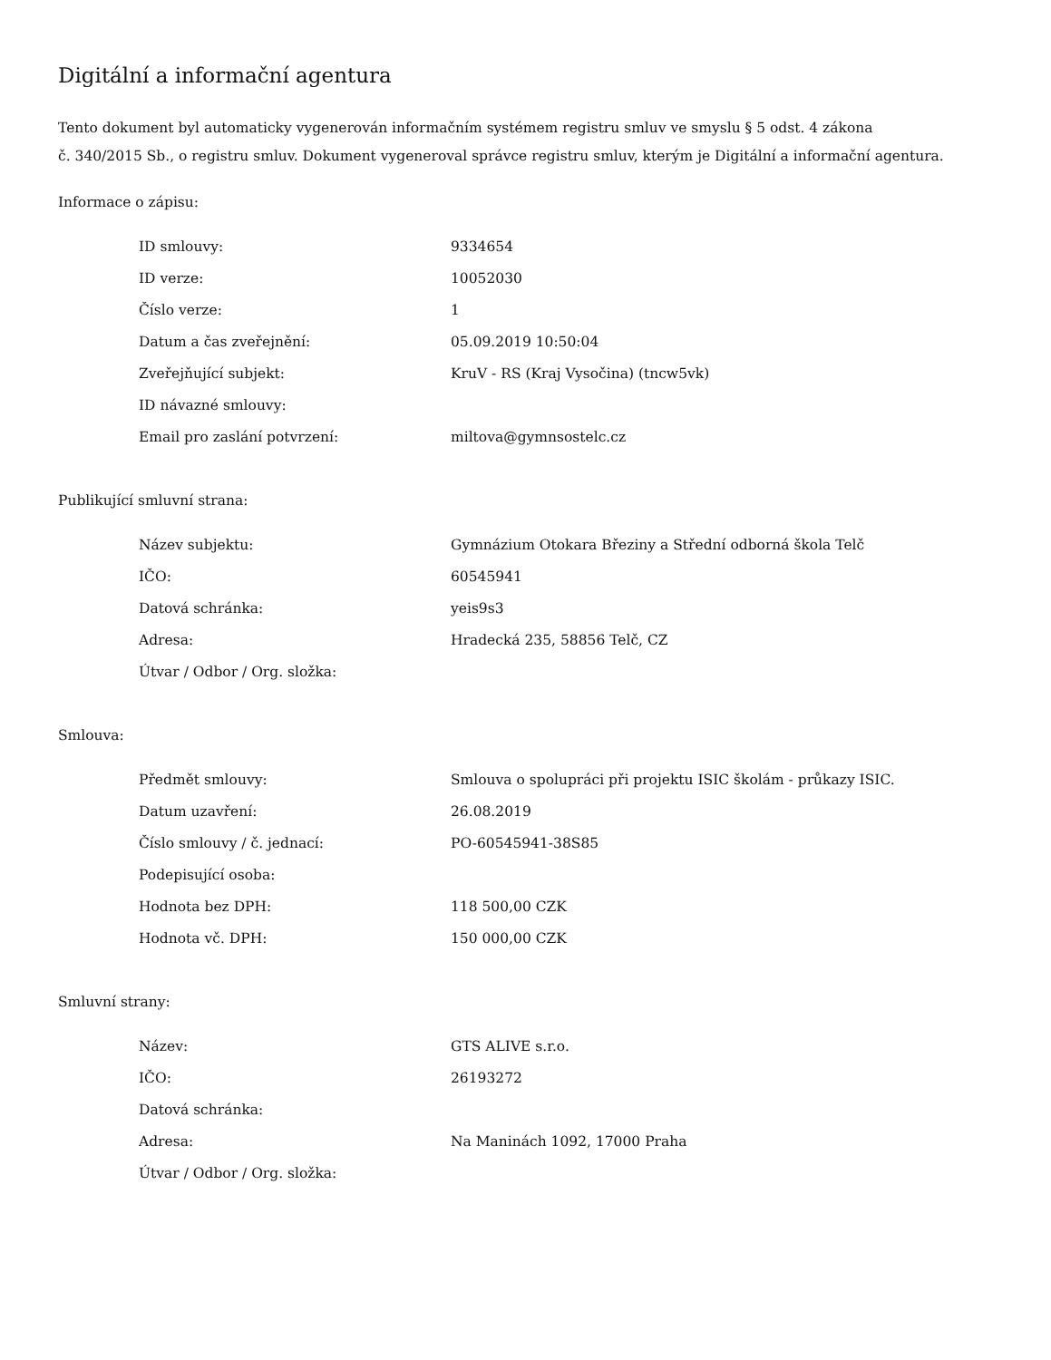Digitální a informační agentura
Tento dokument byl automaticky vygenerován informačním systémem registru smluv ve smyslu § 5 odst. 4 zákona
č. 340/2015 Sb., o registru smluv. Dokument vygeneroval správce registru smluv, kterým je Digitální a informační agentura.
Informace o zápisu:
| ID smlouvy: | 9334654 |
| ID verze: | 10052030 |
| Číslo verze: | 1 |
| Datum a čas zveřejnění: | 05.09.2019 10:50:04 |
| Zveřejňující subjekt: | KruV - RS (Kraj Vysočina) (tncw5vk) |
| ID návazné smlouvy: | |
| Email pro zaslání potvrzení: | miltova@gymnsostelc.cz |
Publikující smluvní strana:
| Název subjektu: | Gymnázium Otokara Březiny a Střední odborná škola Telč |
| IČO: | 60545941 |
| Datová schránka: | yeis9s3 |
| Adresa: | Hradecká 235, 58856 Telč, CZ |
| Útvar / Odbor / Org. složka: | |
Smlouva:
| Předmět smlouvy: | Smlouva o spolupráci při projektu ISIC školám - průkazy ISIC. |
| Datum uzavření: | 26.08.2019 |
| Číslo smlouvy / č. jednací: | PO-60545941-38S85 |
| Podepisující osoba: | |
| Hodnota bez DPH: | 118 500,00 CZK |
| Hodnota vč. DPH: | 150 000,00 CZK |
Smluvní strany:
| Název: | GTS ALIVE s.r.o. |
| IČO: | 26193272 |
| Datová schránka: | |
| Adresa: | Na Maninách 1092, 17000 Praha |
| Útvar / Odbor / Org. složka: | |